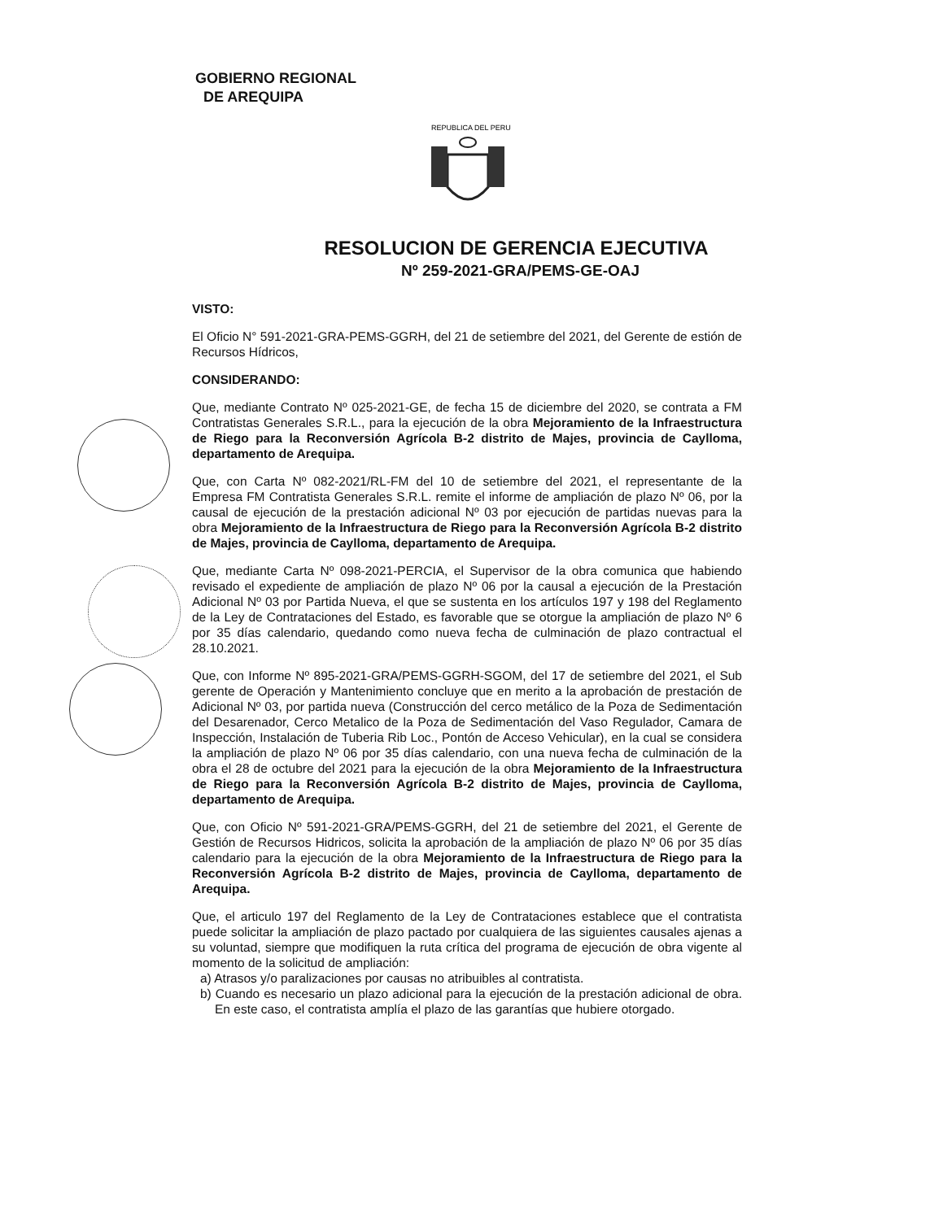GOBIERNO REGIONAL
DE AREQUIPA
REPUBLICA DEL PERU
RESOLUCION DE GERENCIA EJECUTIVA
Nº 259-2021-GRA/PEMS-GE-OAJ
VISTO:
El Oficio N° 591-2021-GRA-PEMS-GGRH, del 21 de setiembre del 2021, del Gerente de estión de Recursos Hídricos,
CONSIDERANDO:
Que, mediante Contrato Nº 025-2021-GE, de fecha 15 de diciembre del 2020, se contrata a FM Contratistas Generales S.R.L., para la ejecución de la obra Mejoramiento de la Infraestructura de Riego para la Reconversión Agrícola B-2 distrito de Majes, provincia de Caylloma, departamento de Arequipa.
Que, con Carta Nº 082-2021/RL-FM del 10 de setiembre del 2021, el representante de la Empresa FM Contratista Generales S.R.L. remite el informe de ampliación de plazo Nº 06, por la causal de ejecución de la prestación adicional Nº 03 por ejecución de partidas nuevas para la obra Mejoramiento de la Infraestructura de Riego para la Reconversión Agrícola B-2 distrito de Majes, provincia de Caylloma, departamento de Arequipa.
Que, mediante Carta Nº 098-2021-PERCIA, el Supervisor de la obra comunica que habiendo revisado el expediente de ampliación de plazo Nº 06 por la causal a ejecución de la Prestación Adicional Nº 03 por Partida Nueva, el que se sustenta en los artículos 197 y 198 del Reglamento de la Ley de Contrataciones del Estado, es favorable que se otorgue la ampliación de plazo Nº 6 por 35 días calendario, quedando como nueva fecha de culminación de plazo contractual el 28.10.2021.
Que, con Informe Nº 895-2021-GRA/PEMS-GGRH-SGOM, del 17 de setiembre del 2021, el Sub gerente de Operación y Mantenimiento concluye que en merito a la aprobación de prestación de Adicional Nº 03, por partida nueva (Construcción del cerco metálico de la Poza de Sedimentación del Desarenador, Cerco Metalico de la Poza de Sedimentación del Vaso Regulador, Camara de Inspección, Instalación de Tuberia Rib Loc., Pontón de Acceso Vehicular), en la cual se considera la ampliación de plazo Nº 06 por 35 días calendario, con una nueva fecha de culminación de la obra el 28 de octubre del 2021 para la ejecución de la obra Mejoramiento de la Infraestructura de Riego para la Reconversión Agrícola B-2 distrito de Majes, provincia de Caylloma, departamento de Arequipa.
Que, con Oficio Nº 591-2021-GRA/PEMS-GGRH, del 21 de setiembre del 2021, el Gerente de Gestión de Recursos Hidricos, solicita la aprobación de la ampliación de plazo Nº 06 por 35 días calendario para la ejecución de la obra Mejoramiento de la Infraestructura de Riego para la Reconversión Agrícola B-2 distrito de Majes, provincia de Caylloma, departamento de Arequipa.
Que, el articulo 197 del Reglamento de la Ley de Contrataciones establece que el contratista puede solicitar la ampliación de plazo pactado por cualquiera de las siguientes causales ajenas a su voluntad, siempre que modifiquen la ruta crítica del programa de ejecución de obra vigente al momento de la solicitud de ampliación:
a) Atrasos y/o paralizaciones por causas no atribuibles al contratista.
b) Cuando es necesario un plazo adicional para la ejecución de la prestación adicional de obra. En este caso, el contratista amplía el plazo de las garantías que hubiere otorgado.